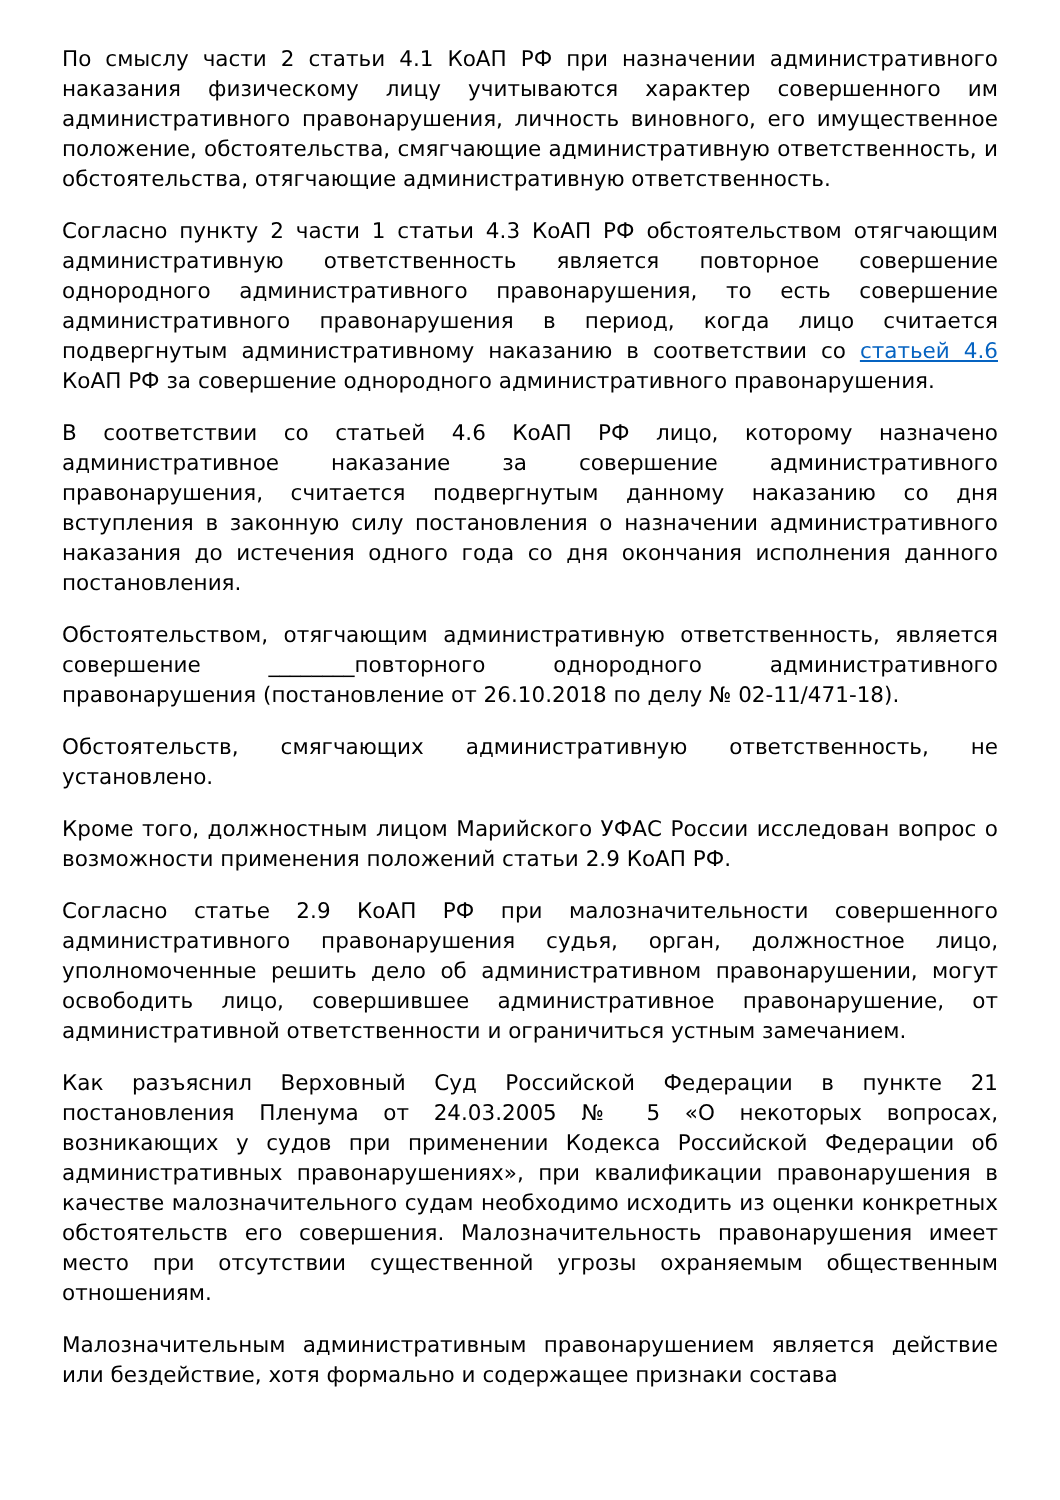По смыслу части 2 статьи 4.1 КоАП РФ при назначении административного наказания физическому лицу учитываются характер совершенного им административного правонарушения, личность виновного, его имущественное положение, обстоятельства, смягчающие административную ответственность, и обстоятельства, отягчающие административную ответственность.
Согласно пункту 2 части 1 статьи 4.3 КоАП РФ обстоятельством отягчающим административную ответственность является повторное совершение однородного административного правонарушения, то есть совершение административного правонарушения в период, когда лицо считается подвергнутым административному наказанию в соответствии со статьей 4.6 КоАП РФ за совершение однородного административного правонарушения.
В соответствии со статьей 4.6 КоАП РФ лицо, которому назначено административное наказание за совершение административного правонарушения, считается подвергнутым данному наказанию со дня вступления в законную силу постановления о назначении административного наказания до истечения одного года со дня окончания исполнения данного постановления.
Обстоятельством, отягчающим административную ответственность, является совершение ________повторного однородного административного правонарушения (постановление от 26.10.2018 по делу № 02-11/471-18).
Обстоятельств, смягчающих административную ответственность, не установлено.
Кроме того, должностным лицом Марийского УФАС России исследован вопрос о возможности применения положений статьи 2.9 КоАП РФ.
Согласно статье 2.9 КоАП РФ при малозначительности совершенного административного правонарушения судья, орган, должностное лицо, уполномоченные решить дело об административном правонарушении, могут освободить лицо, совершившее административное правонарушение, от административной ответственности и ограничиться устным замечанием.
Как разъяснил Верховный Суд Российской Федерации в пункте 21 постановления Пленума от 24.03.2005 № 5 «О некоторых вопросах, возникающих у судов при применении Кодекса Российской Федерации об административных правонарушениях», при квалификации правонарушения в качестве малозначительного судам необходимо исходить из оценки конкретных обстоятельств его совершения. Малозначительность правонарушения имеет место при отсутствии существенной угрозы охраняемым общественным отношениям.
Малозначительным административным правонарушением является действие или бездействие, хотя формально и содержащее признаки состава